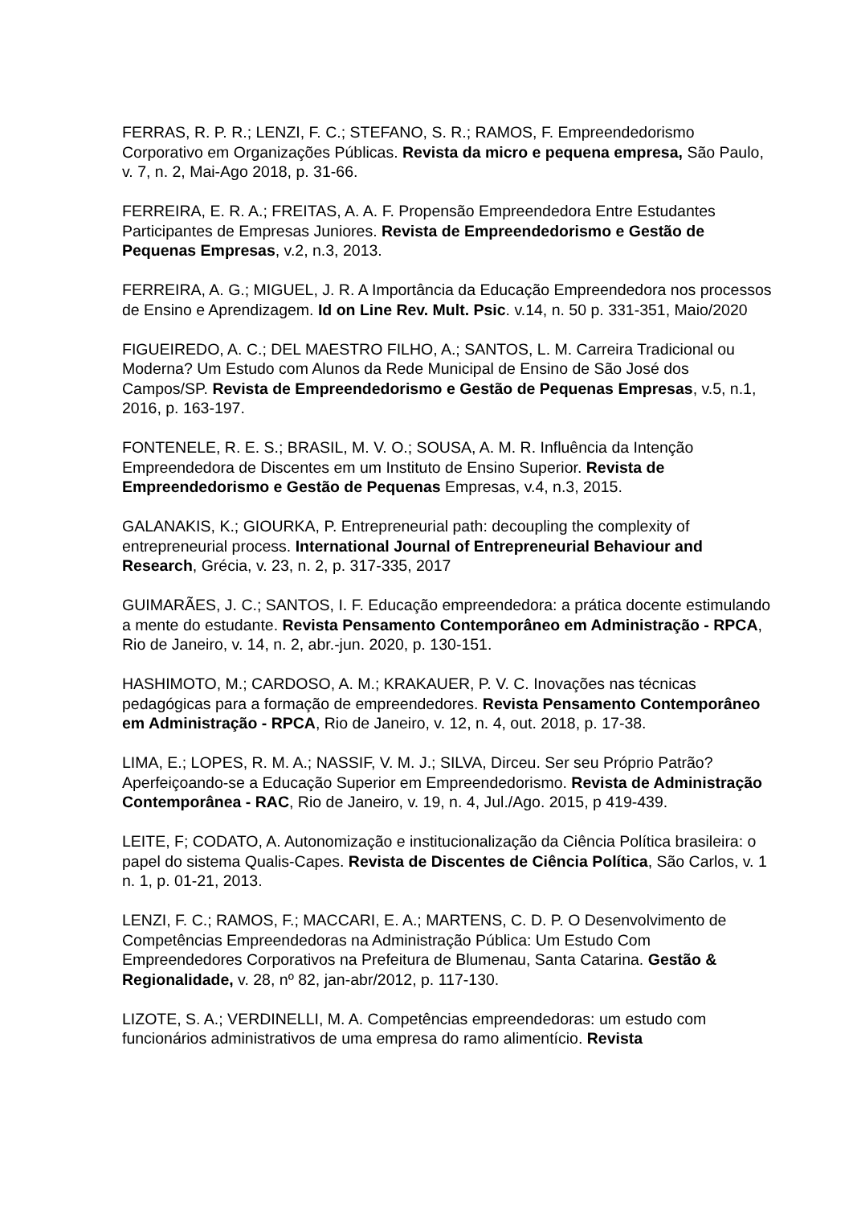FERRAS, R. P. R.; LENZI, F. C.; STEFANO, S. R.; RAMOS, F. Empreendedorismo Corporativo em Organizações Públicas. Revista da micro e pequena empresa, São Paulo, v. 7, n. 2, Mai-Ago 2018, p. 31-66.
FERREIRA, E. R. A.; FREITAS, A. A. F. Propensão Empreendedora Entre Estudantes Participantes de Empresas Juniores. Revista de Empreendedorismo e Gestão de Pequenas Empresas, v.2, n.3, 2013.
FERREIRA, A. G.; MIGUEL, J. R. A Importância da Educação Empreendedora nos processos de Ensino e Aprendizagem. Id on Line Rev. Mult. Psic. v.14, n. 50 p. 331-351, Maio/2020
FIGUEIREDO, A. C.; DEL MAESTRO FILHO, A.; SANTOS, L. M. Carreira Tradicional ou Moderna? Um Estudo com Alunos da Rede Municipal de Ensino de São José dos Campos/SP. Revista de Empreendedorismo e Gestão de Pequenas Empresas, v.5, n.1, 2016, p. 163-197.
FONTENELE, R. E. S.; BRASIL, M. V. O.; SOUSA, A. M. R. Influência da Intenção Empreendedora de Discentes em um Instituto de Ensino Superior. Revista de Empreendedorismo e Gestão de Pequenas Empresas, v.4, n.3, 2015.
GALANAKIS, K.; GIOURKA, P. Entrepreneurial path: decoupling the complexity of entrepreneurial process. International Journal of Entrepreneurial Behaviour and Research, Grécia, v. 23, n. 2, p. 317-335, 2017
GUIMARÃES, J. C.; SANTOS, I. F. Educação empreendedora: a prática docente estimulando a mente do estudante. Revista Pensamento Contemporâneo em Administração - RPCA, Rio de Janeiro, v. 14, n. 2, abr.-jun. 2020, p. 130-151.
HASHIMOTO, M.; CARDOSO, A. M.; KRAKAUER, P. V. C. Inovações nas técnicas pedagógicas para a formação de empreendedores. Revista Pensamento Contemporâneo em Administração - RPCA, Rio de Janeiro, v. 12, n. 4, out. 2018, p. 17-38.
LIMA, E.; LOPES, R. M. A.; NASSIF, V. M. J.; SILVA, Dirceu. Ser seu Próprio Patrão? Aperfeiçoando-se a Educação Superior em Empreendedorismo. Revista de Administração Contemporânea - RAC, Rio de Janeiro, v. 19, n. 4, Jul./Ago. 2015, p 419-439.
LEITE, F; CODATO, A. Autonomização e institucionalização da Ciência Política brasileira: o papel do sistema Qualis-Capes. Revista de Discentes de Ciência Política, São Carlos, v. 1 n. 1, p. 01-21, 2013.
LENZI, F. C.; RAMOS, F.; MACCARI, E. A.; MARTENS, C. D. P. O Desenvolvimento de Competências Empreendedoras na Administração Pública: Um Estudo Com Empreendedores Corporativos na Prefeitura de Blumenau, Santa Catarina. Gestão & Regionalidade, v. 28, nº 82, jan-abr/2012, p. 117-130.
LIZOTE, S. A.; VERDINELLI, M. A. Competências empreendedoras: um estudo com funcionários administrativos de uma empresa do ramo alimentício. Revista